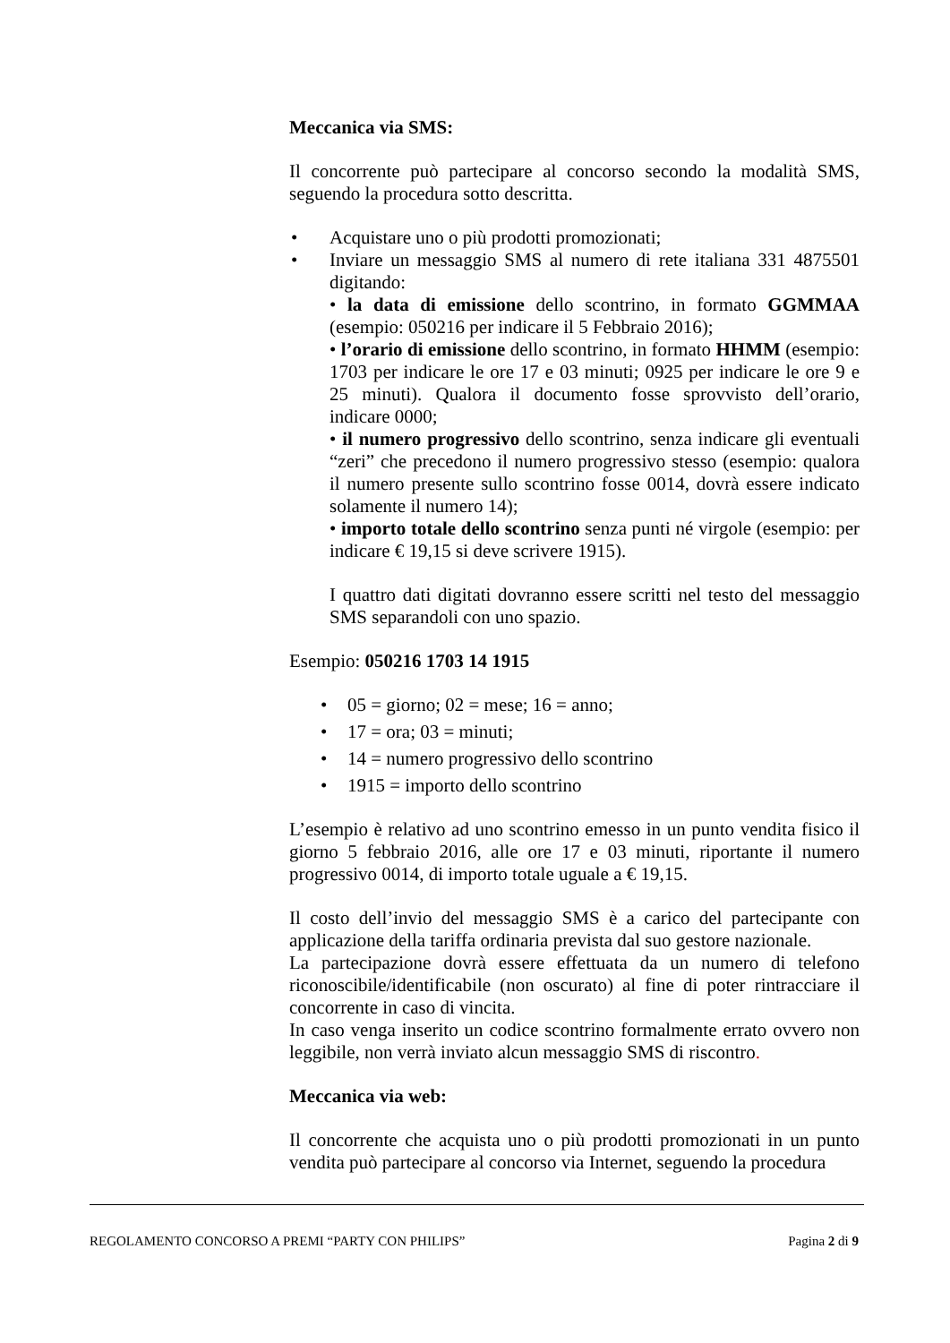Meccanica via SMS:
Il concorrente può partecipare al concorso secondo la modalità SMS, seguendo la procedura sotto descritta.
• Acquistare uno o più prodotti promozionati;
• Inviare un messaggio SMS al numero di rete italiana 331 4875501 digitando:
• la data di emissione dello scontrino, in formato GGMMAA (esempio: 050216 per indicare il 5 Febbraio 2016);
• l’orario di emissione dello scontrino, in formato HHMM (esempio: 1703 per indicare le ore 17 e 03 minuti; 0925 per indicare le ore 9 e 25 minuti). Qualora il documento fosse sprovvisto dell’orario, indicare 0000;
• il numero progressivo dello scontrino, senza indicare gli eventuali “zeri” che precedono il numero progressivo stesso (esempio: qualora il numero presente sullo scontrino fosse 0014, dovrà essere indicato solamente il numero 14);
• importo totale dello scontrino senza punti né virgole (esempio: per indicare € 19,15 si deve scrivere 1915).
I quattro dati digitati dovranno essere scritti nel testo del messaggio SMS separandoli con uno spazio.
Esempio: 050216 1703 14 1915
• 05 = giorno; 02 = mese; 16 = anno;
• 17 = ora; 03 = minuti;
• 14 = numero progressivo dello scontrino
• 1915 = importo dello scontrino
L’esempio è relativo ad uno scontrino emesso in un punto vendita fisico il giorno 5 febbraio 2016, alle ore 17 e 03 minuti, riportante il numero progressivo 0014, di importo totale uguale a € 19,15.
Il costo dell’invio del messaggio SMS è a carico del partecipante con applicazione della tariffa ordinaria prevista dal suo gestore nazionale.
La partecipazione dovrà essere effettuata da un numero di telefono riconoscibile/identificabile (non oscurato) al fine di poter rintracciare il concorrente in caso di vincita.
In caso venga inserito un codice scontrino formalmente errato ovvero non leggibile, non verrà inviato alcun messaggio SMS di riscontro.
Meccanica via web:
Il concorrente che acquista uno o più prodotti promozionati in un punto vendita può partecipare al concorso via Internet, seguendo la procedura
REGOLAMENTO CONCORSO A PREMI “PARTY CON PHILIPS” Pagina 2 di 9